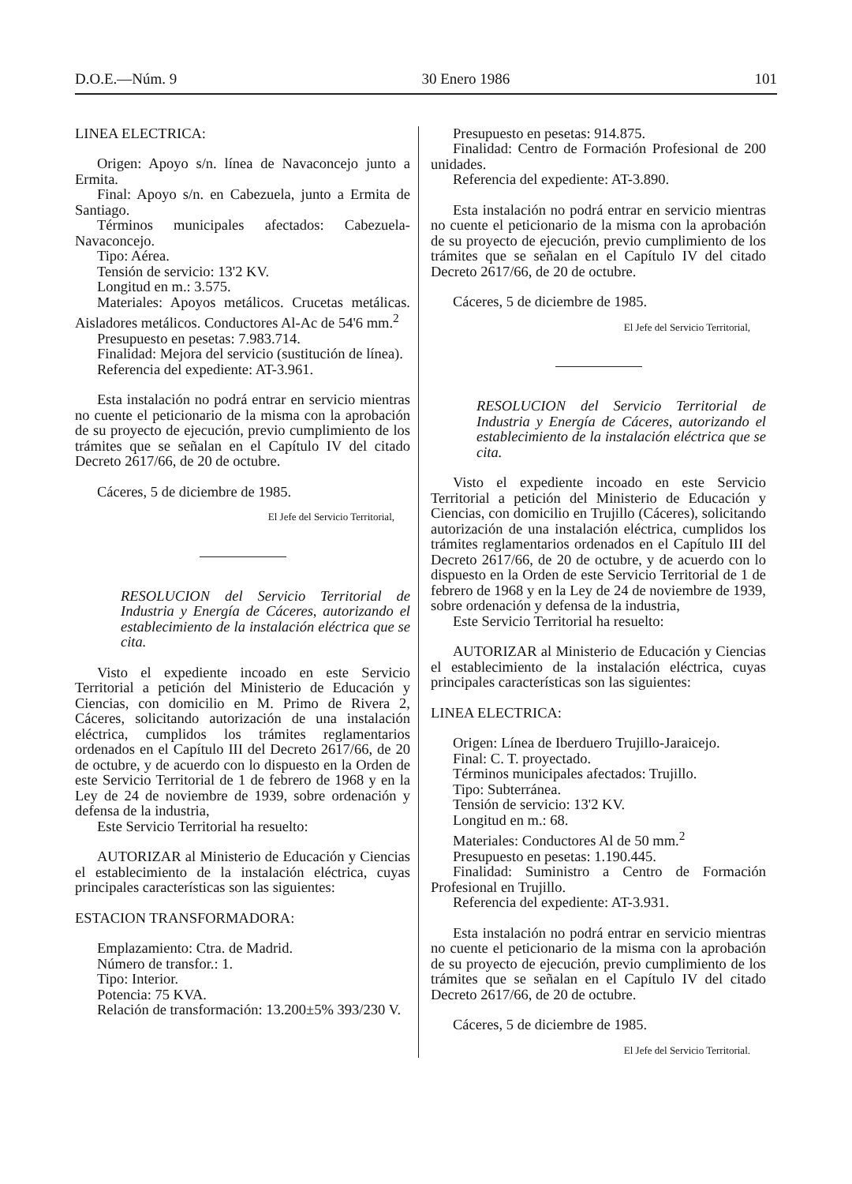D.O.E.—Núm. 9 30 Enero 1986 101
LINEA ELECTRICA:
Origen: Apoyo s/n. línea de Navaconcejo junto a Ermita.
Final: Apoyo s/n. en Cabezuela, junto a Ermita de Santiago.
Términos municipales afectados: Cabezuela-Navaconcejo.
Tipo: Aérea.
Tensión de servicio: 13'2 KV.
Longitud en m.: 3.575.
Materiales: Apoyos metálicos. Crucetas metálicas. Aisladores metálicos. Conductores Al-Ac de 54'6 mm.<sup>2</sup>
Presupuesto en pesetas: 7.983.714.
Finalidad: Mejora del servicio (sustitución de línea).
Referencia del expediente: AT-3.961.
Esta instalación no podrá entrar en servicio mientras no cuente el peticionario de la misma con la aprobación de su proyecto de ejecución, previo cumplimiento de los trámites que se señalan en el Capítulo IV del citado Decreto 2617/66, de 20 de octubre.
Cáceres, 5 de diciembre de 1985.
El Jefe del Servicio Territorial,
RESOLUCION del Servicio Territorial de Industria y Energía de Cáceres, autorizando el establecimiento de la instalación eléctrica que se cita.
Visto el expediente incoado en este Servicio Territorial a petición del Ministerio de Educación y Ciencias, con domicilio en M. Primo de Rivera 2, Cáceres, solicitando autorización de una instalación eléctrica, cumplidos los trámites reglamentarios ordenados en el Capítulo III del Decreto 2617/66, de 20 de octubre, y de acuerdo con lo dispuesto en la Orden de este Servicio Territorial de 1 de febrero de 1968 y en la Ley de 24 de noviembre de 1939, sobre ordenación y defensa de la industria,
Este Servicio Territorial ha resuelto:
AUTORIZAR al Ministerio de Educación y Ciencias el establecimiento de la instalación eléctrica, cuyas principales características son las siguientes:
ESTACION TRANSFORMADORA:
Emplazamiento: Ctra. de Madrid.
Número de transfor.: 1.
Tipo: Interior.
Potencia: 75 KVA.
Relación de transformación: 13.200±5% 393/230 V.
Presupuesto en pesetas: 914.875.
Finalidad: Centro de Formación Profesional de 200 unidades.
Referencia del expediente: AT-3.890.
Esta instalación no podrá entrar en servicio mientras no cuente el peticionario de la misma con la aprobación de su proyecto de ejecución, previo cumplimiento de los trámites que se señalan en el Capítulo IV del citado Decreto 2617/66, de 20 de octubre.
Cáceres, 5 de diciembre de 1985.
El Jefe del Servicio Territorial,
RESOLUCION del Servicio Territorial de Industria y Energía de Cáceres, autorizando el establecimiento de la instalación eléctrica que se cita.
Visto el expediente incoado en este Servicio Territorial a petición del Ministerio de Educación y Ciencias, con domicilio en Trujillo (Cáceres), solicitando autorización de una instalación eléctrica, cumplidos los trámites reglamentarios ordenados en el Capítulo III del Decreto 2617/66, de 20 de octubre, y de acuerdo con lo dispuesto en la Orden de este Servicio Territorial de 1 de febrero de 1968 y en la Ley de 24 de noviembre de 1939, sobre ordenación y defensa de la industria,
Este Servicio Territorial ha resuelto:
AUTORIZAR al Ministerio de Educación y Ciencias el establecimiento de la instalación eléctrica, cuyas principales características son las siguientes:
LINEA ELECTRICA:
Origen: Línea de Iberduero Trujillo-Jaraicejo.
Final: C. T. proyectado.
Términos municipales afectados: Trujillo.
Tipo: Subterránea.
Tensión de servicio: 13'2 KV.
Longitud en m.: 68.
Materiales: Conductores Al de 50 mm.<sup>2</sup>
Presupuesto en pesetas: 1.190.445.
Finalidad: Suministro a Centro de Formación Profesional en Trujillo.
Referencia del expediente: AT-3.931.
Esta instalación no podrá entrar en servicio mientras no cuente el peticionario de la misma con la aprobación de su proyecto de ejecución, previo cumplimiento de los trámites que se señalan en el Capítulo IV del citado Decreto 2617/66, de 20 de octubre.
Cáceres, 5 de diciembre de 1985.
El Jefe del Servicio Territorial.